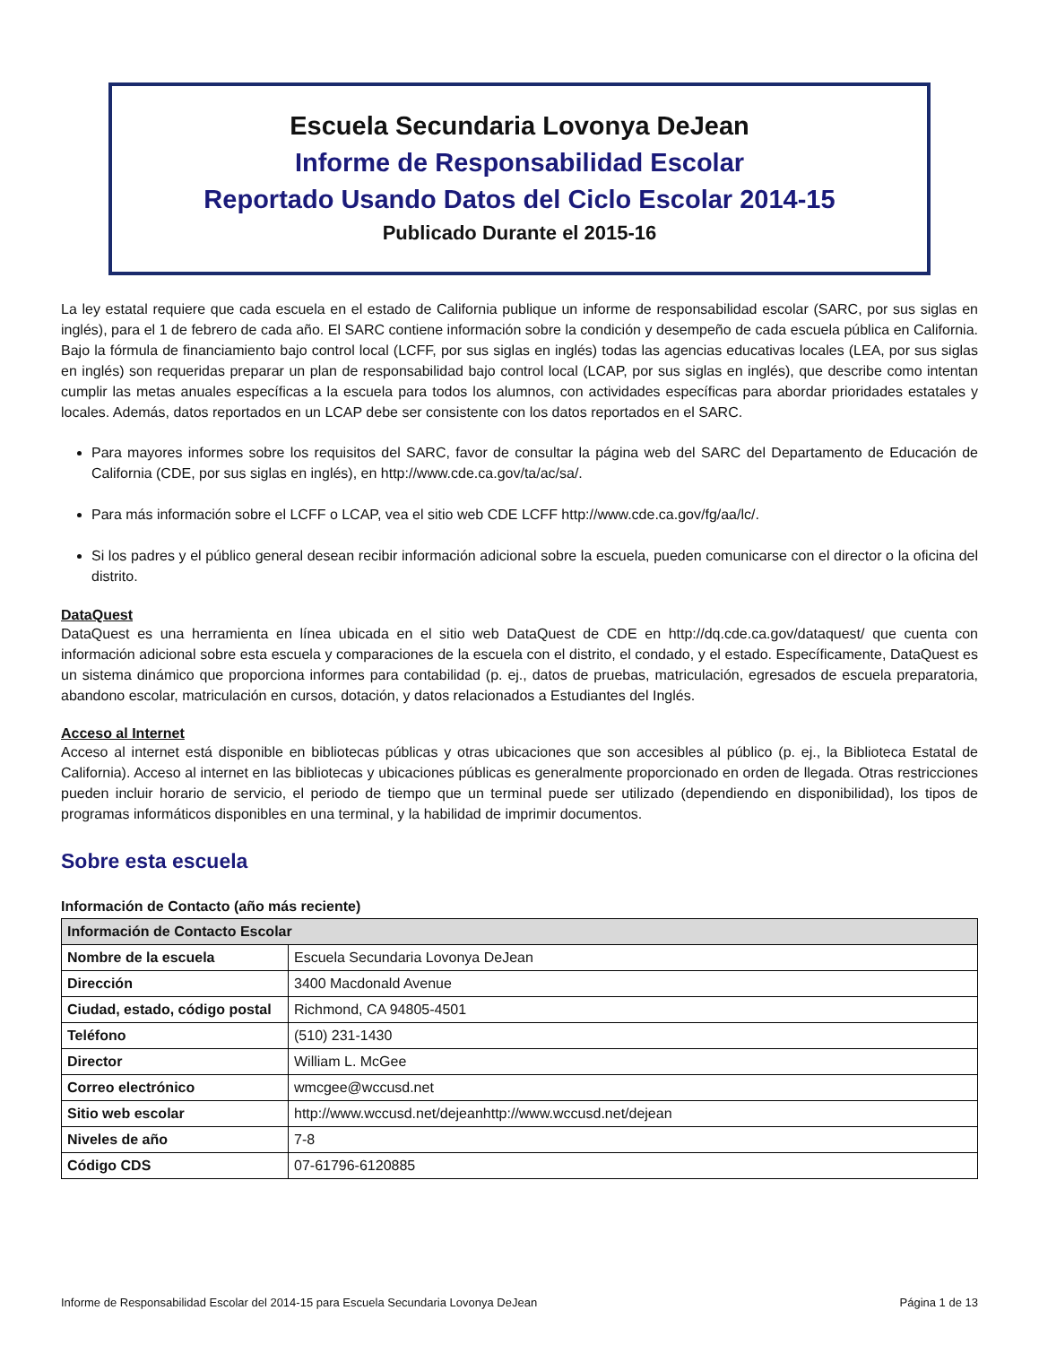Escuela Secundaria Lovonya DeJean
Informe de Responsabilidad Escolar
Reportado Usando Datos del Ciclo Escolar 2014-15
Publicado Durante el 2015-16
La ley estatal requiere que cada escuela en el estado de California publique un informe de responsabilidad escolar (SARC, por sus siglas en inglés), para el 1 de febrero de cada año. El SARC contiene información sobre la condición y desempeño de cada escuela pública en California. Bajo la fórmula de financiamiento bajo control local (LCFF, por sus siglas en inglés) todas las agencias educativas locales (LEA, por sus siglas en inglés) son requeridas preparar un plan de responsabilidad bajo control local (LCAP, por sus siglas en inglés), que describe como intentan cumplir las metas anuales específicas a la escuela para todos los alumnos, con actividades específicas para abordar prioridades estatales y locales. Además, datos reportados en un LCAP debe ser consistente con los datos reportados en el SARC.
Para mayores informes sobre los requisitos del SARC, favor de consultar la página web del SARC del Departamento de Educación de California (CDE, por sus siglas en inglés), en http://www.cde.ca.gov/ta/ac/sa/.
Para más información sobre el LCFF o LCAP, vea el sitio web CDE LCFF http://www.cde.ca.gov/fg/aa/lc/.
Si los padres y el público general desean recibir información adicional sobre la escuela, pueden comunicarse con el director o la oficina del distrito.
DataQuest
DataQuest es una herramienta en línea ubicada en el sitio web DataQuest de CDE en http://dq.cde.ca.gov/dataquest/ que cuenta con información adicional sobre esta escuela y comparaciones de la escuela con el distrito, el condado, y el estado. Específicamente, DataQuest es un sistema dinámico que proporciona informes para contabilidad (p. ej., datos de pruebas, matriculación, egresados de escuela preparatoria, abandono escolar, matriculación en cursos, dotación, y datos relacionados a Estudiantes del Inglés.
Acceso al Internet
Acceso al internet está disponible en bibliotecas públicas y otras ubicaciones que son accesibles al público (p. ej., la Biblioteca Estatal de California). Acceso al internet en las bibliotecas y ubicaciones públicas es generalmente proporcionado en orden de llegada. Otras restricciones pueden incluir horario de servicio, el periodo de tiempo que un terminal puede ser utilizado (dependiendo en disponibilidad), los tipos de programas informáticos disponibles en una terminal, y la habilidad de imprimir documentos.
Sobre esta escuela
Información de Contacto (año más reciente)
| Información de Contacto Escolar | |
| --- | --- |
| Nombre de la escuela | Escuela Secundaria Lovonya DeJean |
| Dirección | 3400 Macdonald Avenue |
| Ciudad, estado, código postal | Richmond, CA 94805-4501 |
| Teléfono | (510) 231-1430 |
| Director | William L. McGee |
| Correo electrónico | wmcgee@wccusd.net |
| Sitio web escolar | http://www.wccusd.net/dejeanhttp://www.wccusd.net/dejean |
| Niveles de año | 7-8 |
| Código CDS | 07-61796-6120885 |
Informe de Responsabilidad Escolar del 2014-15 para Escuela Secundaria Lovonya DeJean Página 1 de 13